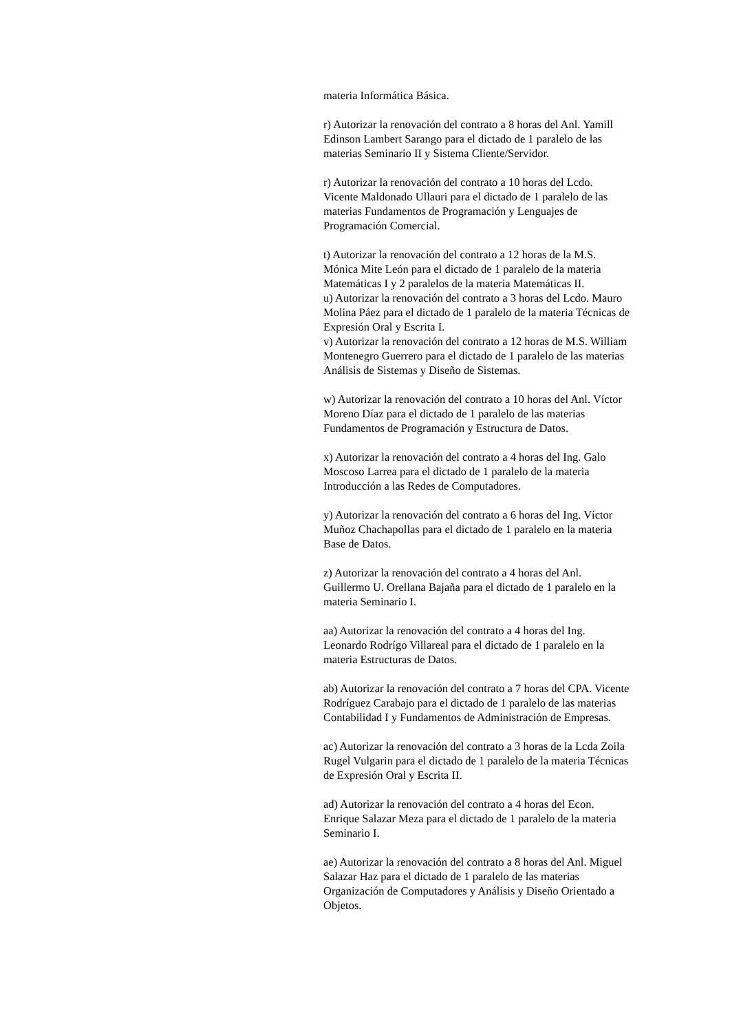materia Informática Básica.
r) Autorizar la renovación del contrato a 8 horas del Anl. Yamill Edinson Lambert Sarango para el dictado de 1 paralelo de las materias Seminario II y Sistema Cliente/Servidor.
r) Autorizar la renovación del contrato a 10 horas del Lcdo. Vicente Maldonado Ullauri para el dictado de 1 paralelo de las materias Fundamentos de Programación y Lenguajes de Programación Comercial.
t) Autorizar la renovación del contrato a 12 horas de la M.S. Mónica Mite León para el dictado de 1 paralelo de la materia Matemáticas I y 2 paralelos de la materia Matemáticas II.
u) Autorizar la renovación del contrato a 3 horas del Lcdo. Mauro Molina Páez para el dictado de 1 paralelo de la materia Técnicas de Expresión Oral y Escrita I.
v) Autorizar la renovación del contrato a 12 horas de M.S. William Montenegro Guerrero para el dictado de 1 paralelo de las materias Análisis de Sistemas y Diseño de Sistemas.
w) Autorizar la renovación del contrato a 10 horas del Anl. Víctor Moreno Díaz para el dictado de 1 paralelo de las materias Fundamentos de Programación y Estructura de Datos.
x) Autorizar la renovación del contrato a 4 horas del Ing. Galo Moscoso Larrea para el dictado de 1 paralelo de la materia Introducción a las Redes de Computadores.
y) Autorizar la renovación del contrato a 6 horas del Ing. Víctor Muñoz Chachapollas para el dictado de 1 paralelo en la materia Base de Datos.
z) Autorizar la renovación del contrato a 4 horas del Anl. Guillermo U. Orellana Bajaña para el dictado de 1 paralelo en la materia Seminario I.
aa) Autorizar la renovación del contrato a 4 horas del Ing. Leonardo Rodrígo Villareal para el dictado de 1 paralelo en la materia Estructuras de Datos.
ab) Autorizar la renovación del contrato a 7 horas del CPA. Vicente Rodríguez Carabajo para el dictado de 1 paralelo de las materias Contabilidad I y Fundamentos de Administración de Empresas.
ac) Autorizar la renovación del contrato a 3 horas de la Lcda Zoila Rugel Vulgarin para el dictado de 1 paralelo de la materia Técnicas de Expresión Oral y Escrita II.
ad) Autorizar la renovación del contrato a 4 horas del Econ. Enrique Salazar Meza para el dictado de 1 paralelo de la materia Seminario I.
ae) Autorizar la renovación del contrato a 8 horas del Anl. Miguel Salazar Haz para el dictado de 1 paralelo de las materias Organización de Computadores y Análisis y Diseño Orientado a Objetos.